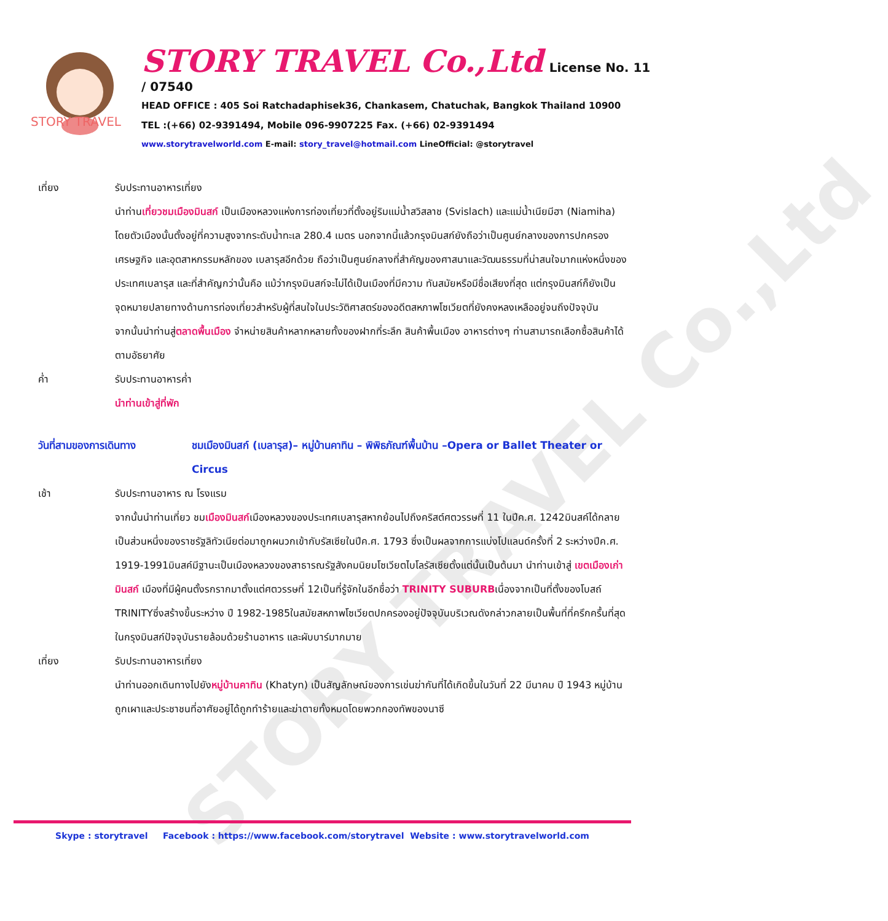STORY TRAVEL Co.,Ltd
STORY TRAVEL
STORY TRAVEL Co.,Ltd License No. 11 / 07540
HEAD OFFICE : 405 Soi Ratchadaphisek36, Chankasem, Chatuchak, Bangkok Thailand 10900
TEL :(+66) 02-9391494, Mobile 096-9907225 Fax. (+66) 02-9391494
www.storytravelworld.com E-mail: story_travel@hotmail.com LineOfficial: @storytravel
เที่ยง รับประทานอาหารเที่ยง
นำท่านเที่ยวชมเมืองมินสก์ เป็นเมืองหลวงแห่งการท่องเที่ยวที่ตั้งอยู่ริมแม่น้ำสวิสลาช (Svislach) และแม่น้ำเนียมีฮา (Niamiha) โดยตัวเมืองนั้นตั้งอยู่ที่ความสูงจากระดับน้ำทะเล 280.4 เมตร นอกจากนี้แล้วกรุงมินสก์ยังถือว่าเป็นศูนย์กลางของการปกครอง เศรษฐกิจ และอุตสาหกรรมหลักของ เบลารุสอีกด้วย ถือว่าเป็นศูนย์กลางที่สำคัญของศาสนาและวัฒนธรรมที่น่าสนใจมากแห่งหนึ่งของประเทศเบลารุส และที่สำคัญกว่านั้นคือ แม้ว่ากรุงมินสก์จะไม่ได้เป็นเมืองที่มีความ ทันสมัยหรือมีชื่อเสียงที่สุด แต่กรุงมินสก์ก็ยังเป็นจุดหมายปลายทางด้านการท่องเที่ยวสำหรับผู้ที่สนใจในประวัติศาสตร์ของอดีตสหภาพโซเวียตที่ยังคงหลงเหลืออยู่จนถึงปัจจุบัน
จากนั้นนำท่านสู่ตลาดพื้นเมือง จำหน่ายสินค้าหลากหลายทั้งของฝากที่ระลึก สินค้าพื้นเมือง อาหารต่างๆ ท่านสามารถเลือกซื้อสินค้าได้ตามอัธยาศัย
ค่ำ รับประทานอาหารค่ำ
นำท่านเข้าสู่ที่พัก
วันที่สามของการเดินทาง ชมเมืองมินสก์ (เบลารุส)– หมู่บ้านคาทิน – พิพิธภัณฑ์พื้นบ้าน –Opera or Ballet Theater or Circus
เช้า รับประทานอาหาร ณ โรงแรม
จากนั้นนำท่านเที่ยว ชมเมืองมินสก์เมืองหลวงของประเทศเบลารุสหากย้อนไปถึงคริสต์ศตวรรษที่ 11 ในปีค.ศ. 1242มินสค์ได้กลายเป็นส่วนหนึ่งของราชรัฐลิทัวเนียต่อมาถูกผนวกเข้ากับรัสเซียในปีค.ศ. 1793 ซึ่งเป็นผลจากการแบ่งโปแลนด์ครั้งที่ 2 ระหว่างปีค.ศ. 1919-1991มินสค์มีฐานะเป็นเมืองหลวงของสาธารณรัฐสังคมนิยมโซเวียตไบโลรัสเซียตั้งแต่นั้นเป็นต้นมา นำท่านเข้าสู่ เขตเมืองเก่ามินสก์ เมืองที่มีผู้คนตั้งรกรากมาตั้งแต่ศตวรรษที่ 12เป็นที่รู้จักในอีกชื่อว่า TRINITY SUBURBเนื่องจากเป็นที่ตั้งของโบสถ์ TRINITYซึ่งสร้างขึ้นระหว่าง ปี 1982-1985ในสมัยสหภาพโซเวียตปกครองอยู่ปัจจุบันบริเวณดังกล่าวกลายเป็นพื้นที่ที่ครึกครื้นที่สุดในกรุงมินสก์ปัจจุบันรายล้อมด้วยร้านอาหาร และผับบาร์มากมาย
เที่ยง รับประทานอาหารเที่ยง
นำท่านออกเดินทางไปยังหมู่บ้านคาทิน (Khatyn) เป็นสัญลักษณ์ของการเข่นฆ่ากันที่ได้เกิดขึ้นในวันที่ 22 มีนาคม ปี 1943 หมู่บ้านถูกเผาและประชาชนที่อาศัยอยู่ได้ถูกทำร้ายและฆ่าตายทั้งหมดโดยพวกกองทัพของนาซี
Skype : storytravel Facebook : https://www.facebook.com/storytravel Website : www.storytravelworld.com